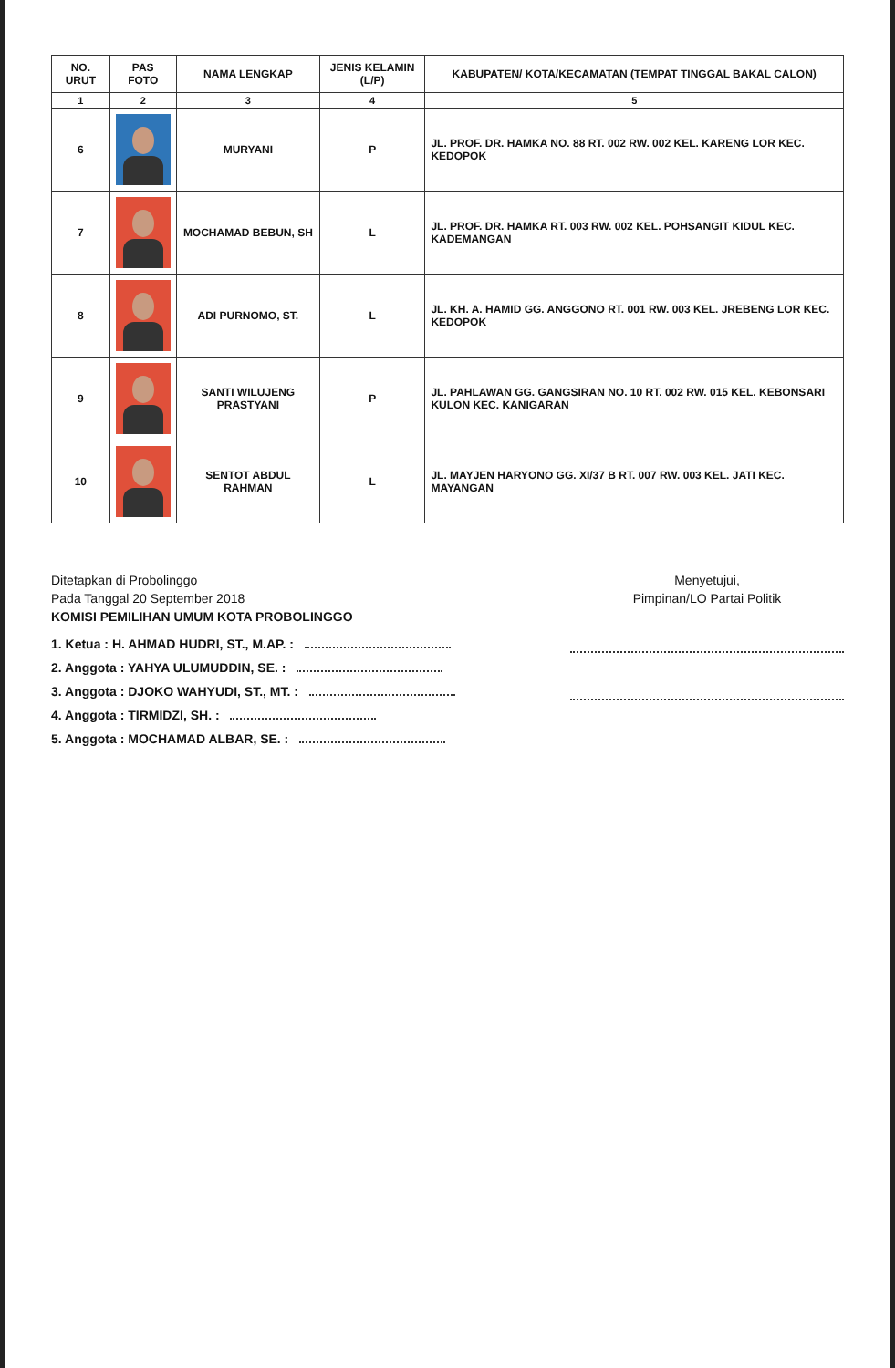| NO. URUT | PAS FOTO | NAMA LENGKAP | JENIS KELAMIN (L/P) | KABUPATEN/ KOTA/KECAMATAN (TEMPAT TINGGAL BAKAL CALON) |
| --- | --- | --- | --- | --- |
| 1 | 2 | 3 | 4 | 5 |
| 6 | | MURYANI | P | JL. PROF. DR. HAMKA NO. 88 RT. 002 RW. 002 KEL. KARENG LOR KEC. KEDOPOK |
| 7 | | MOCHAMAD BEBUN, SH | L | JL. PROF. DR. HAMKA RT. 003 RW. 002 KEL. POHSANGIT KIDUL KEC. KADEMANGAN |
| 8 | | ADI PURNOMO, ST. | L | JL. KH. A. HAMID GG. ANGGONO RT. 001 RW. 003 KEL. JREBENG LOR KEC. KEDOPOK |
| 9 | | SANTI WILUJENG PRASTYANI | P | JL. PAHLAWAN GG. GANGSIRAN NO. 10 RT. 002 RW. 015 KEL. KEBONSARI KULON KEC. KANIGARAN |
| 10 | | SENTOT ABDUL RAHMAN | L | JL. MAYJEN HARYONO GG. XI/37 B RT. 007 RW. 003 KEL. JATI KEC. MAYANGAN |
Ditetapkan di Probolinggo
Pada Tanggal 20 September 2018
KOMISI PEMILIHAN UMUM KOTA PROBOLINGGO
1. Ketua : H. AHMAD HUDRI, ST., M.AP. :
2. Anggota : YAHYA ULUMUDDIN, SE. :
3. Anggota : DJOKO WAHYUDI, ST., MT. :
4. Anggota : TIRMIDZI, SH. :
5. Anggota : MOCHAMAD ALBAR, SE. :
Menyetujui,
Pimpinan/LO Partai Politik